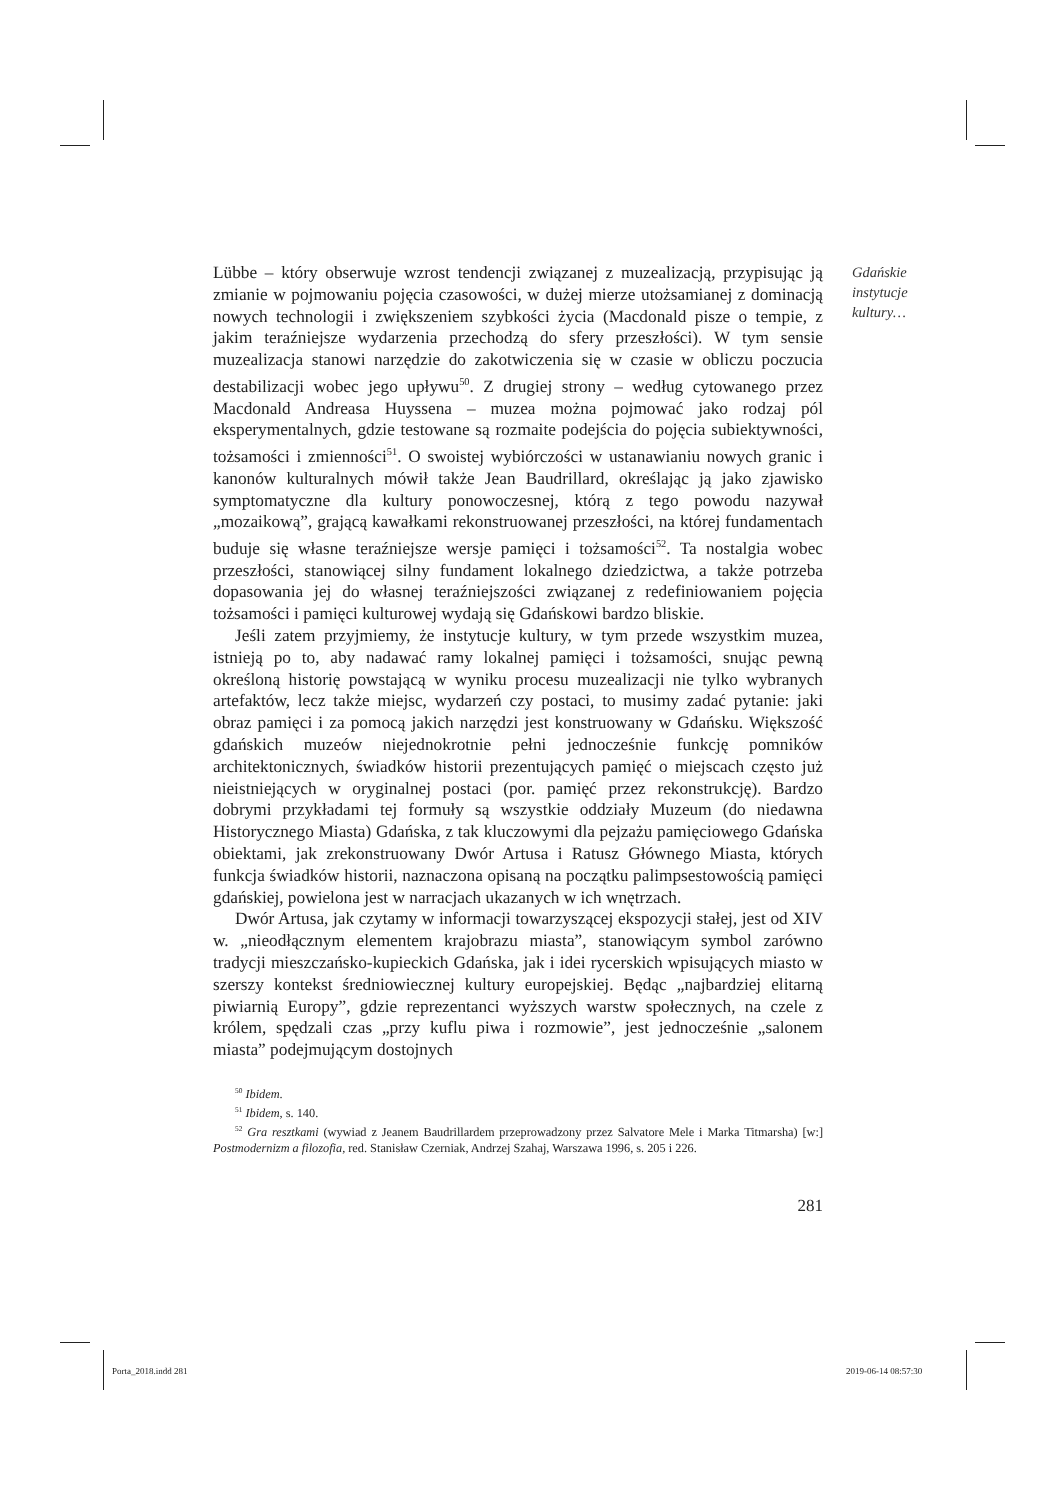Gdańskie
instytucje
kultury…
Lübbe – który obserwuje wzrost tendencji związanej z muzealizacją, przypisując ją zmianie w pojmowaniu pojęcia czasowości, w dużej mierze utożsamianej z dominacją nowych technologii i zwiększeniem szybkości życia (Macdonald pisze o tempie, z jakim teraźniejsze wydarzenia przechodzą do sfery przeszłości). W tym sensie muzealizacja stanowi narzędzie do zakotwiczenia się w czasie w obliczu poczucia destabilizacji wobec jego upływu<sup>50</sup>. Z drugiej strony – według cytowanego przez Macdonald Andreasa Huyssena – muzea można pojmować jako rodzaj pól eksperymentalnych, gdzie testowane są rozmaite podejścia do pojęcia subiektywności, tożsamości i zmienności<sup>51</sup>. O swoistej wybiórczości w ustanawianiu nowych granic i kanonów kulturalnych mówił także Jean Baudrillard, określając ją jako zjawisko symptomatyczne dla kultury ponowoczesnej, którą z tego powodu nazywał „mozaikową”, grającą kawałkami rekonstruowanej przeszłości, na której fundamentach buduje się własne teraźniejsze wersje pamięci i tożsamości<sup>52</sup>. Ta nostalgia wobec przeszłości, stanowiącej silny fundament lokalnego dziedzictwa, a także potrzeba dopasowania jej do własnej teraźniejszości związanej z redefiniowaniem pojęcia tożsamości i pamięci kulturowej wydają się Gdańskowi bardzo bliskie.
Jeśli zatem przyjmiemy, że instytucje kultury, w tym przede wszystkim muzea, istnieją po to, aby nadawać ramy lokalnej pamięci i tożsamości, snując pewną określoną historię powstającą w wyniku procesu muzealizacji nie tylko wybranych artefaktów, lecz także miejsc, wydarzeń czy postaci, to musimy zadać pytanie: jaki obraz pamięci i za pomocą jakich narzędzi jest konstruowany w Gdańsku. Większość gdańskich muzeów niejednokrotnie pełni jednocześnie funkcję pomników architektonicznych, świadków historii prezentujących pamięć o miejscach często już nieistniejących w oryginalnej postaci (por. pamięć przez rekonstrukcję). Bardzo dobrymi przykładami tej formuły są wszystkie oddziały Muzeum (do niedawna Historycznego Miasta) Gdańska, z tak kluczowymi dla pejzażu pamięciowego Gdańska obiektami, jak zrekonstruowany Dwór Artusa i Ratusz Głównego Miasta, których funkcja świadków historii, naznaczona opisaną na początku palimpsestowością pamięci gdańskiej, powielona jest w narracjach ukazanych w ich wnętrzach.
Dwór Artusa, jak czytamy w informacji towarzyszącej ekspozycji stałej, jest od XIV w. „nieodłącznym elementem krajobrazu miasta”, stanowiącym symbol zarówno tradycji mieszczańsko-kupieckich Gdańska, jak i idei rycerskich wpisujących miasto w szerszy kontekst średniowiecznej kultury europejskiej. Będąc „najbardziej elitarną piwiarnią Europy”, gdzie reprezentanci wyższych warstw społecznych, na czele z królem, spędzali czas „przy kuflu piwa i rozmowie”, jest jednocześnie „salonem miasta” podejmującym dostojnych
<sup>50</sup> Ibidem.
<sup>51</sup> Ibidem, s. 140.
<sup>52</sup> Gra resztkami (wywiad z Jeanem Baudrillardem przeprowadzony przez Salvatore Mele i Marka Titmarsha) [w:] Postmodernizm a filozofia, red. Stanisław Czerniak, Andrzej Szahaj, Warszawa 1996, s. 205 i 226.
281
Porta_2018.indd 281 2019-06-14 08:57:30